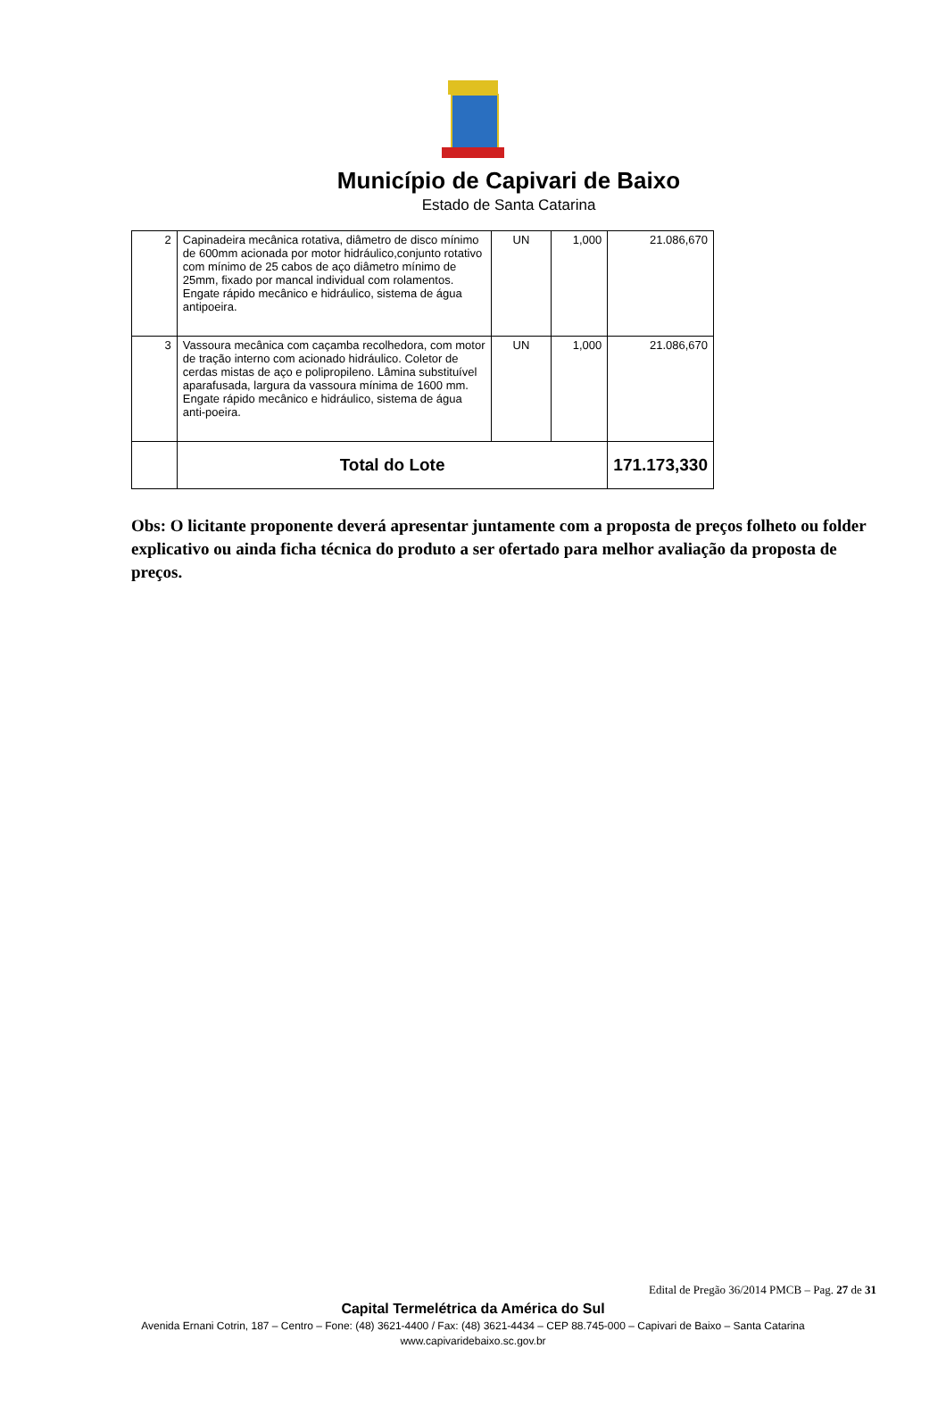Município de Capivari de Baixo
Estado de Santa Catarina
| 2 | Capinadeira mecânica rotativa, diâmetro de disco mínimo de 600mm acionada por motor hidráulico,conjunto rotativo com mínimo de 25 cabos de aço diâmetro mínimo de 25mm, fixado por mancal individual com rolamentos. Engate rápido mecânico e hidráulico, sistema de água antipoeira. | UN | 1,000 | 21.086,670 |
| 3 | Vassoura mecânica com caçamba recolhedora, com motor de tração interno com acionado hidráulico. Coletor de cerdas mistas de aço e polipropileno. Lâmina substituível aparafusada, largura da vassoura mínima de 1600 mm. Engate rápido mecânico e hidráulico, sistema de água anti-poeira. | UN | 1,000 | 21.086,670 |
| | Total do Lote | | | 171.173,330 |
Obs: O licitante proponente deverá apresentar juntamente com a proposta de preços folheto ou folder explicativo ou ainda ficha técnica do produto a ser ofertado para melhor avaliação da proposta de preços.
Edital de Pregão 36/2014 PMCB – Pag. 27 de 31
Capital Termelétrica da América do Sul
Avenida Ernani Cotrin, 187 – Centro – Fone: (48) 3621-4400 / Fax: (48) 3621-4434 – CEP 88.745-000 – Capivari de Baixo – Santa Catarina
www.capivaridebaixo.sc.gov.br